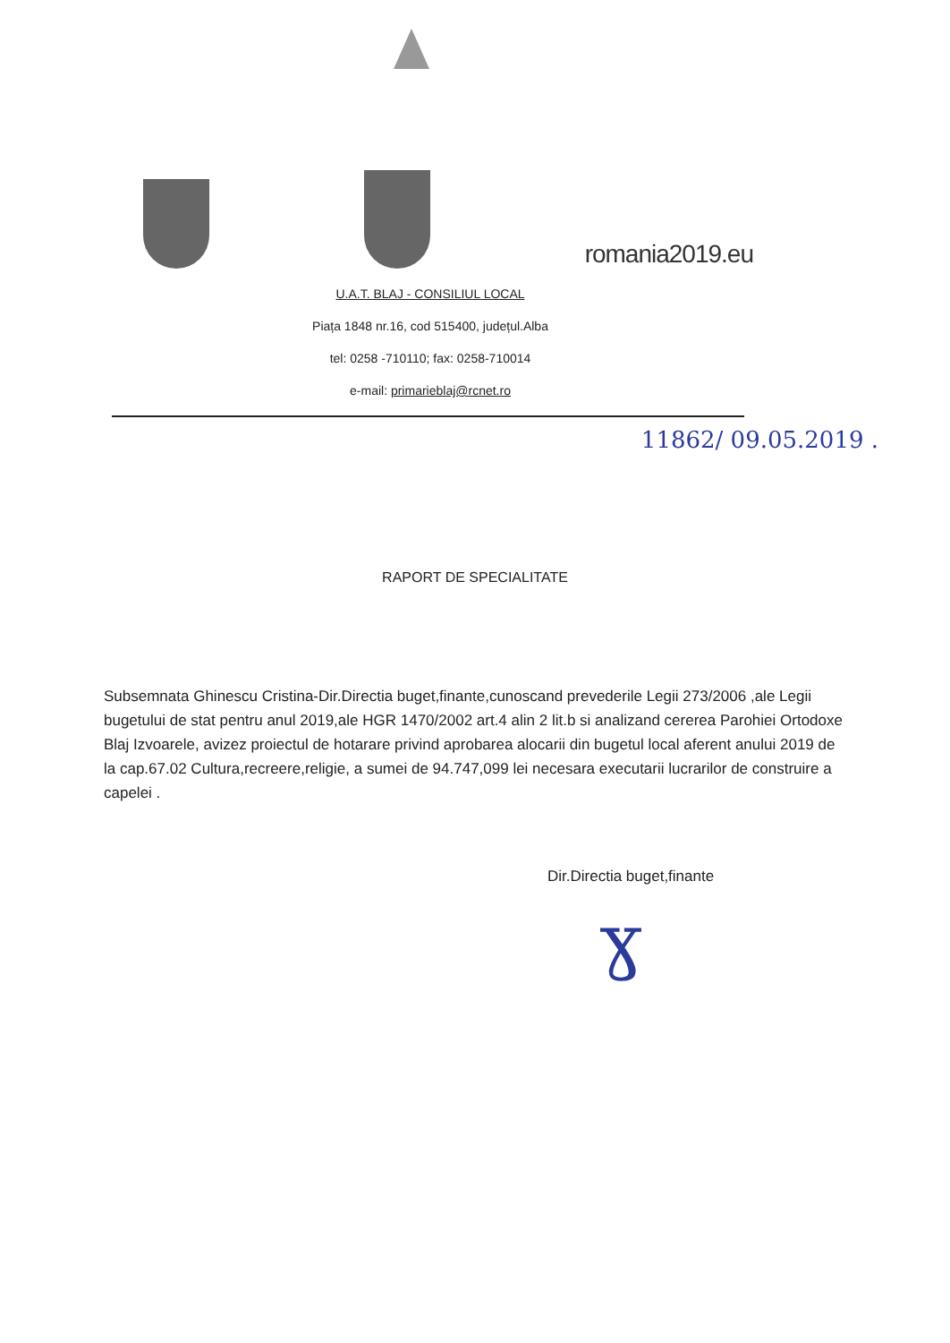romania2019.eu
U.A.T. BLAJ - CONSILIUL LOCAL
Piața 1848 nr.16, cod 515400, județul.Alba
tel: 0258 -710110; fax: 0258-710014
e-mail: primarieblaj@rcnet.ro
11862/ 09.05.2019 .
RAPORT DE SPECIALITATE
Subsemnata Ghinescu Cristina-Dir.Directia buget,finante,cunoscand prevederile Legii 273/2006 ,ale Legii bugetului de stat pentru anul 2019,ale HGR 1470/2002 art.4 alin 2 lit.b si analizand cererea Parohiei Ortodoxe Blaj Izvoarele, avizez proiectul de hotarare privind aprobarea alocarii din bugetul local aferent anului 2019 de la cap.67.02 Cultura,recreere,religie, a sumei de 94.747,099 lei necesara executarii lucrarilor de construire a capelei .
Dir.Directia buget,finante
ɣ